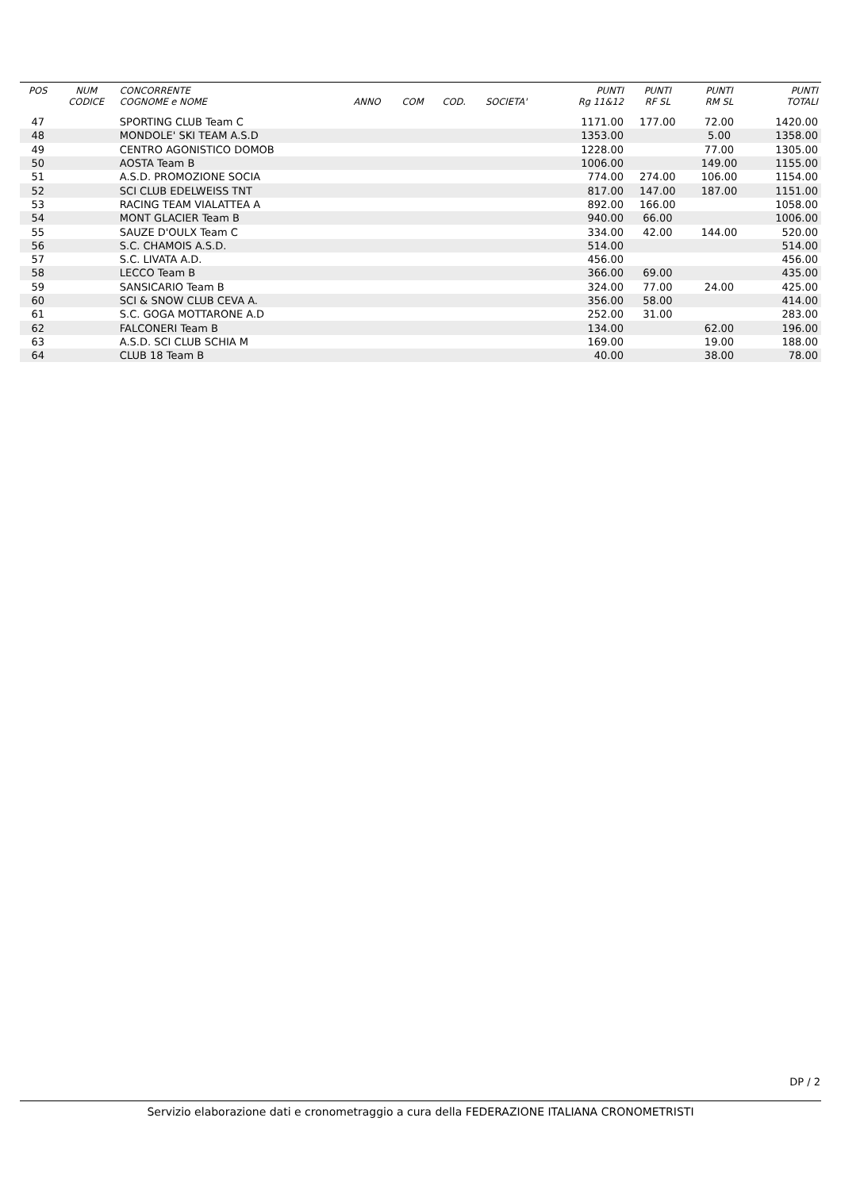| POS | NUM | CONCORRENTE | | | | | PUNTI | PUNTI | PUNTI | PUNTI |
| --- | --- | --- | --- | --- | --- | --- | --- | --- | --- | --- |
| | CODICE | COGNOME e NOME | ANNO | COM | COD. | SOCIETA' | Rg 11&12 | RF SL | RM SL | TOTALI |
| 47 | | SPORTING CLUB Team C | | | | | 1171.00 | 177.00 | 72.00 | 1420.00 |
| 48 | | MONDOLE' SKI TEAM A.S.D | | | | | 1353.00 | | 5.00 | 1358.00 |
| 49 | | CENTRO AGONISTICO DOMOB | | | | | 1228.00 | | 77.00 | 1305.00 |
| 50 | | AOSTA Team B | | | | | 1006.00 | | 149.00 | 1155.00 |
| 51 | | A.S.D. PROMOZIONE SOCIA | | | | | 774.00 | 274.00 | 106.00 | 1154.00 |
| 52 | | SCI CLUB EDELWEISS TNT | | | | | 817.00 | 147.00 | 187.00 | 1151.00 |
| 53 | | RACING TEAM VIALATTEA A | | | | | 892.00 | 166.00 | | 1058.00 |
| 54 | | MONT GLACIER Team B | | | | | 940.00 | 66.00 | | 1006.00 |
| 55 | | SAUZE D'OULX Team C | | | | | 334.00 | 42.00 | 144.00 | 520.00 |
| 56 | | S.C. CHAMOIS A.S.D. | | | | | 514.00 | | | 514.00 |
| 57 | | S.C. LIVATA A.D. | | | | | 456.00 | | | 456.00 |
| 58 | | LECCO Team B | | | | | 366.00 | 69.00 | | 435.00 |
| 59 | | SANSICARIO Team B | | | | | 324.00 | 77.00 | 24.00 | 425.00 |
| 60 | | SCI & SNOW CLUB CEVA A. | | | | | 356.00 | 58.00 | | 414.00 |
| 61 | | S.C. GOGA MOTTARONE A.D | | | | | 252.00 | 31.00 | | 283.00 |
| 62 | | FALCONERI Team B | | | | | 134.00 | | 62.00 | 196.00 |
| 63 | | A.S.D. SCI CLUB SCHIA M | | | | | 169.00 | | 19.00 | 188.00 |
| 64 | | CLUB 18 Team B | | | | | 40.00 | | 38.00 | 78.00 |
DP / 2
Servizio elaborazione dati e cronometraggio a cura della FEDERAZIONE ITALIANA CRONOMETRISTI